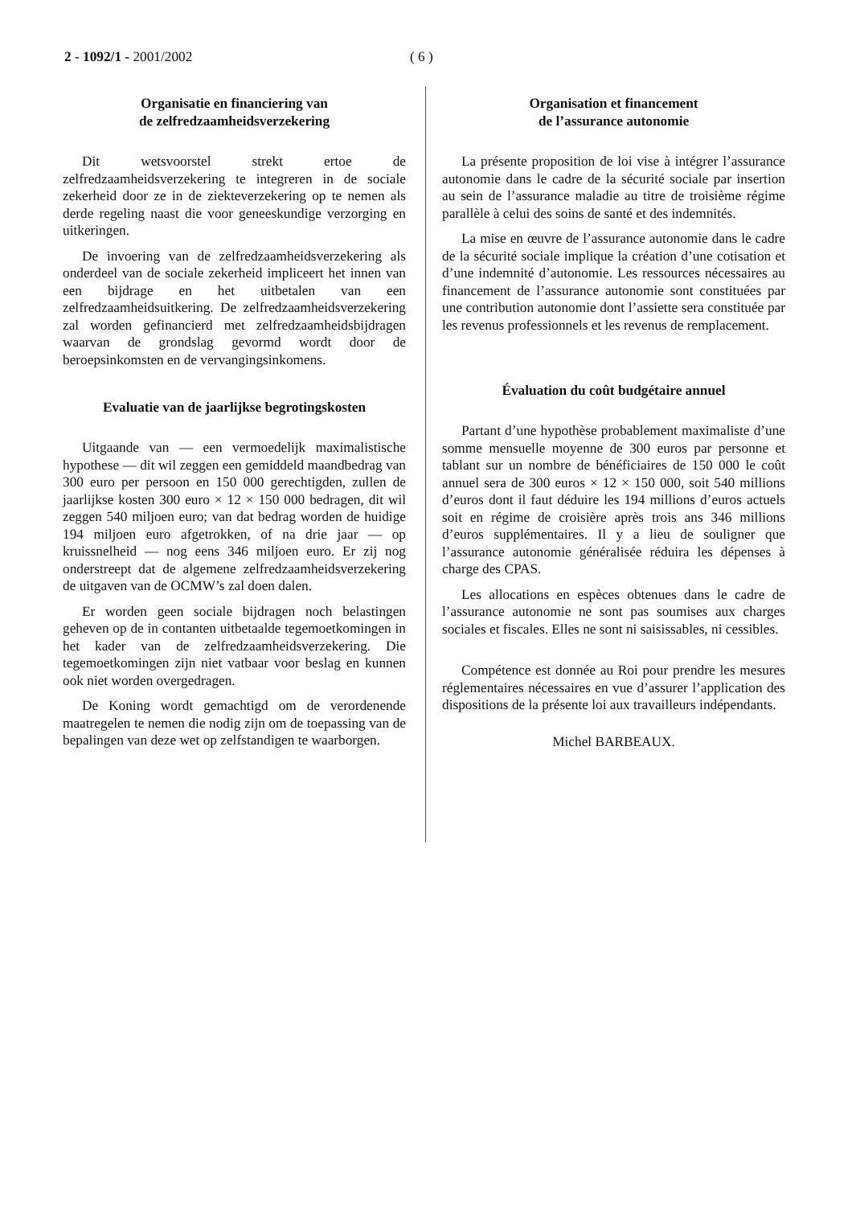2 - 1092/1 - 2001/2002 ( 6 )
Organisatie en financiering van
de zelfredzaamheidsverzekering
Dit wetsvoorstel strekt ertoe de zelfredzaamheidsverzekering te integreren in de sociale zekerheid door ze in de ziekteverzekering op te nemen als derde regeling naast die voor geneeskundige verzorging en uitkeringen.
De invoering van de zelfredzaamheidsverzekering als onderdeel van de sociale zekerheid impliceert het innen van een bijdrage en het uitbetalen van een zelfredzaamheidsuitkering. De zelfredzaamheidsverzekering zal worden gefinancierd met zelfredzaamheidsbijdragen waarvan de grondslag gevormd wordt door de beroepsinkomsten en de vervangingsinkomens.
Evaluatie van de jaarlijkse begrotingskosten
Uitgaande van — een vermoedelijk maximalistische hypothese — dit wil zeggen een gemiddeld maandbedrag van 300 euro per persoon en 150 000 gerechtigden, zullen de jaarlijkse kosten 300 euro × 12 × 150 000 bedragen, dit wil zeggen 540 miljoen euro; van dat bedrag worden de huidige 194 miljoen euro afgetrokken, of na drie jaar — op kruissnelheid — nog eens 346 miljoen euro. Er zij nog onderstreept dat de algemene zelfredzaamheidsverzekering de uitgaven van de OCMW’s zal doen dalen.
Er worden geen sociale bijdragen noch belastingen geheven op de in contanten uitbetaalde tegemoetkomingen in het kader van de zelfredzaamheidsverzekering. Die tegemoetkomingen zijn niet vatbaar voor beslag en kunnen ook niet worden overgedragen.
De Koning wordt gemachtigd om de verordenende maatregelen te nemen die nodig zijn om de toepassing van de bepalingen van deze wet op zelfstandigen te waarborgen.
Organisation et financement
de l’assurance autonomie
La présente proposition de loi vise à intégrer l’assurance autonomie dans le cadre de la sécurité sociale par insertion au sein de l’assurance maladie au titre de troisième régime parallèle à celui des soins de santé et des indemnités.
La mise en œuvre de l’assurance autonomie dans le cadre de la sécurité sociale implique la création d’une cotisation et d’une indemnité d’autonomie. Les ressources nécessaires au financement de l’assurance autonomie sont constituées par une contribution autonomie dont l’assiette sera constituée par les revenus professionnels et les revenus de remplacement.
Évaluation du coût budgétaire annuel
Partant d’une hypothèse probablement maximaliste d’une somme mensuelle moyenne de 300 euros par personne et tablant sur un nombre de bénéficiaires de 150 000 le coût annuel sera de 300 euros × 12 × 150 000, soit 540 millions d’euros dont il faut déduire les 194 millions d’euros actuels soit en régime de croisière après trois ans 346 millions d’euros supplémentaires. Il y a lieu de souligner que l’assurance autonomie généralisée réduira les dépenses à charge des CPAS.
Les allocations en espèces obtenues dans le cadre de l’assurance autonomie ne sont pas soumises aux charges sociales et fiscales. Elles ne sont ni saisissables, ni cessibles.
Compétence est donnée au Roi pour prendre les mesures réglementaires nécessaires en vue d’assurer l’application des dispositions de la présente loi aux travailleurs indépendants.
Michel BARBEAUX.